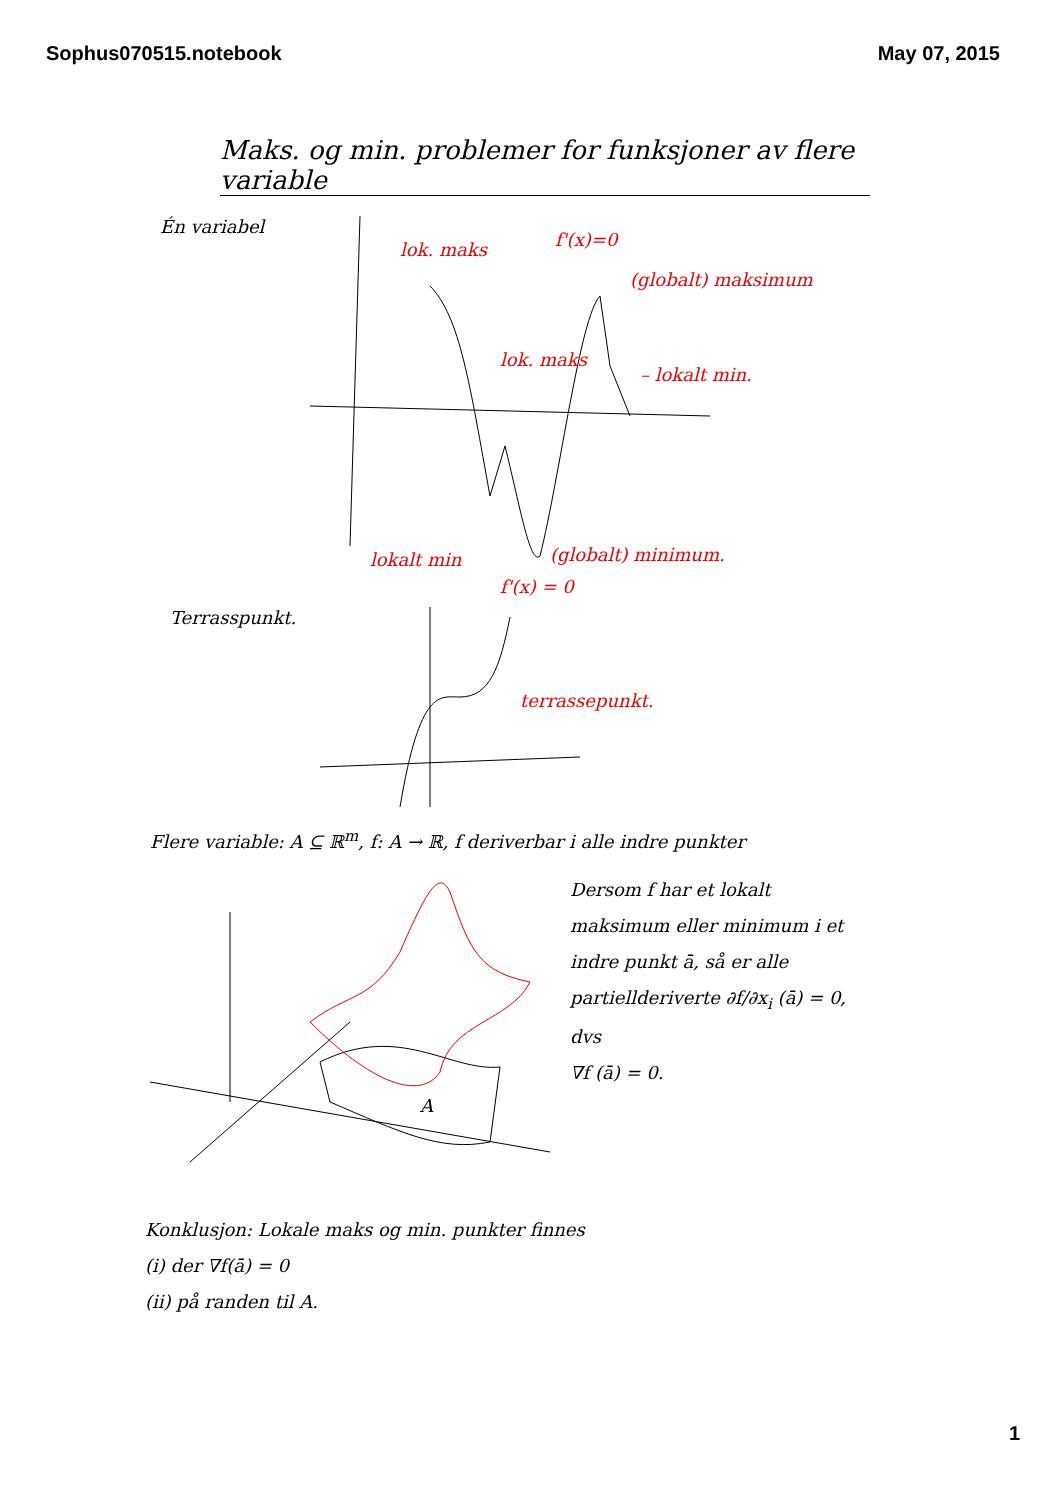Sophus070515.notebook May 07, 2015
Maks. og min. problemer for funksjoner av flere variable
Én variabel
lok. maks
lok. maks
f'(x)=0
(globalt) maksimum
– lokalt min.
lokalt min
(globalt) minimum.
f'(x) = 0
Terrasspunkt.
terrassepunkt.
Flere variable: A ⊆ ℝ<sup>m</sup>, f: A → ℝ, f deriverbar i alle indre punkter
A
Dersom f har et lokalt maksimum eller minimum i et indre punkt ā, så er alle partiellderiverte ∂f/∂x<sub>i</sub> (ā) = 0, dvs
∇f (ā) = 0.
Konklusjon: Lokale maks og min. punkter finnes
(i) der ∇f(ā) = 0
(ii) på randen til A.
1